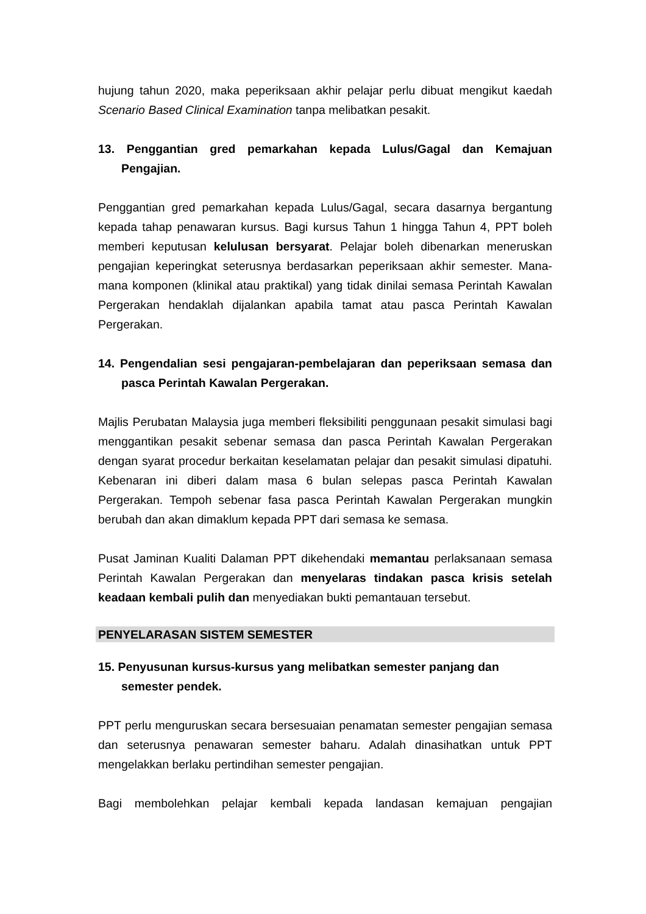hujung tahun 2020, maka peperiksaan akhir pelajar perlu dibuat mengikut kaedah Scenario Based Clinical Examination tanpa melibatkan pesakit.
13. Penggantian gred pemarkahan kepada Lulus/Gagal dan Kemajuan Pengajian.
Penggantian gred pemarkahan kepada Lulus/Gagal, secara dasarnya bergantung kepada tahap penawaran kursus. Bagi kursus Tahun 1 hingga Tahun 4, PPT boleh memberi keputusan kelulusan bersyarat. Pelajar boleh dibenarkan meneruskan pengajian keperingkat seterusnya berdasarkan peperiksaan akhir semester. Mana-mana komponen (klinikal atau praktikal) yang tidak dinilai semasa Perintah Kawalan Pergerakan hendaklah dijalankan apabila tamat atau pasca Perintah Kawalan Pergerakan.
14. Pengendalian sesi pengajaran-pembelajaran dan peperiksaan semasa dan pasca Perintah Kawalan Pergerakan.
Majlis Perubatan Malaysia juga memberi fleksibiliti penggunaan pesakit simulasi bagi menggantikan pesakit sebenar semasa dan pasca Perintah Kawalan Pergerakan dengan syarat procedur berkaitan keselamatan pelajar dan pesakit simulasi dipatuhi. Kebenaran ini diberi dalam masa 6 bulan selepas pasca Perintah Kawalan Pergerakan. Tempoh sebenar fasa pasca Perintah Kawalan Pergerakan mungkin berubah dan akan dimaklum kepada PPT dari semasa ke semasa.
Pusat Jaminan Kualiti Dalaman PPT dikehendaki memantau perlaksanaan semasa Perintah Kawalan Pergerakan dan menyelaras tindakan pasca krisis setelah keadaan kembali pulih dan menyediakan bukti pemantauan tersebut.
PENYELARASAN SISTEM SEMESTER
15. Penyusunan kursus-kursus yang melibatkan semester panjang dan semester pendek.
PPT perlu menguruskan secara bersesuaian penamatan semester pengajian semasa dan seterusnya penawaran semester baharu. Adalah dinasihatkan untuk PPT mengelakkan berlaku pertindihan semester pengajian.
Bagi membolehkan pelajar kembali kepada landasan kemajuan pengajian